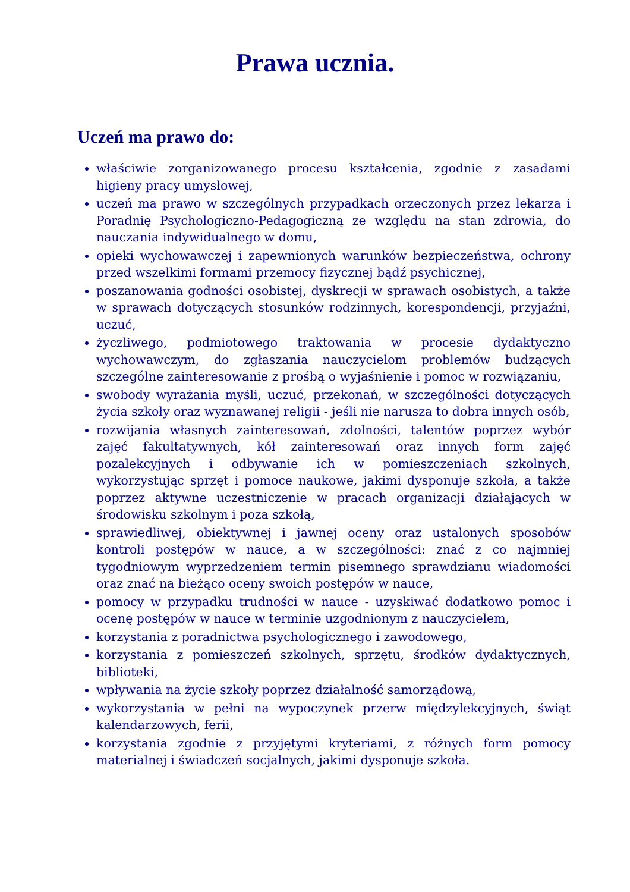Prawa ucznia.
Uczeń ma prawo do:
właściwie zorganizowanego procesu kształcenia, zgodnie z zasadami higieny pracy umysłowej,
uczeń ma prawo w szczególnych przypadkach orzeczonych przez lekarza i Poradnię Psychologiczno-Pedagogiczną ze względu na stan zdrowia, do nauczania indywidualnego w domu,
opieki wychowawczej i zapewnionych warunków bezpieczeństwa, ochrony przed wszelkimi formami przemocy fizycznej bądź psychicznej,
poszanowania godności osobistej, dyskrecji w sprawach osobistych, a także w sprawach dotyczących stosunków rodzinnych, korespondencji, przyjaźni, uczuć,
życzliwego, podmiotowego traktowania w procesie dydaktyczno wychowawczym, do zgłaszania nauczycielom problemów budzących szczególne zainteresowanie z prośbą o wyjaśnienie i pomoc w rozwiązaniu,
swobody wyrażania myśli, uczuć, przekonań, w szczególności dotyczących życia szkoły oraz wyznawanej religii - jeśli nie narusza to dobra innych osób,
rozwijania własnych zainteresowań, zdolności, talentów poprzez wybór zajęć fakultatywnych, kół zainteresowań oraz innych form zajęć pozalekcyjnych i odbywanie ich w pomieszczeniach szkolnych, wykorzystując sprzęt i pomoce naukowe, jakimi dysponuje szkoła, a także poprzez aktywne uczestniczenie w pracach organizacji działających w środowisku szkolnym i poza szkołą,
sprawiedliwej, obiektywnej i jawnej oceny oraz ustalonych sposobów kontroli postępów w nauce, a w szczególności: znać z co najmniej tygodniowym wyprzedzeniem termin pisemnego sprawdzianu wiadomości oraz znać na bieżąco oceny swoich postępów w nauce,
pomocy w przypadku trudności w nauce - uzyskiwać dodatkowo pomoc i ocenę postępów w nauce w terminie uzgodnionym z nauczycielem,
korzystania z poradnictwa psychologicznego i zawodowego,
korzystania z pomieszczeń szkolnych, sprzętu, środków dydaktycznych, biblioteki,
wpływania na życie szkoły poprzez działalność samorządową,
wykorzystania w pełni na wypoczynek przerw międzylekcyjnych, świąt kalendarzowych, ferii,
korzystania zgodnie z przyjętymi kryteriami, z różnych form pomocy materialnej i świadczeń socjalnych, jakimi dysponuje szkoła.